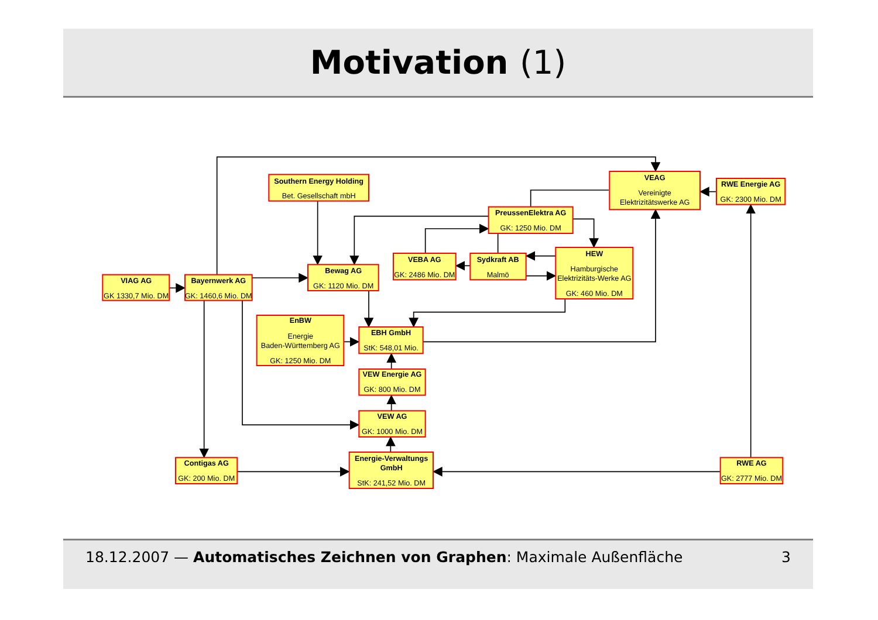Motivation (1)
Southern Energy Holding
Bet. Gesellschaft mbH
VEAG
Vereinigte
Elektrizitätswerke AG
RWE Energie AG
GK: 2300 Mio. DM
PreussenElektra AG
GK: 1250 Mio. DM
VEBA AG
GK: 2486 Mio. DM
Sydkraft AB
Malmö
HEW
Hamburgische
Elektrizitäts-Werke AG
GK: 460 Mio. DM
Bewag AG
GK: 1120 Mio. DM
VIAG AG
GK 1330,7 Mio. DM
Bayernwerk AG
GK: 1460,6 Mio. DM
EnBW
Energie
Baden-Württemberg AG
GK: 1250 Mio. DM
EBH GmbH
StK: 548,01 Mio.
VEW Energie AG
GK: 800 Mio. DM
VEW AG
GK: 1000 Mio. DM
Contigas AG
GK: 200 Mio. DM
Energie-Verwaltungs
GmbH
StK: 241,52 Mio. DM
RWE AG
GK: 2777 Mio. DM
18.12.2007 — Automatisches Zeichnen von Graphen: Maximale Außenfläche
3